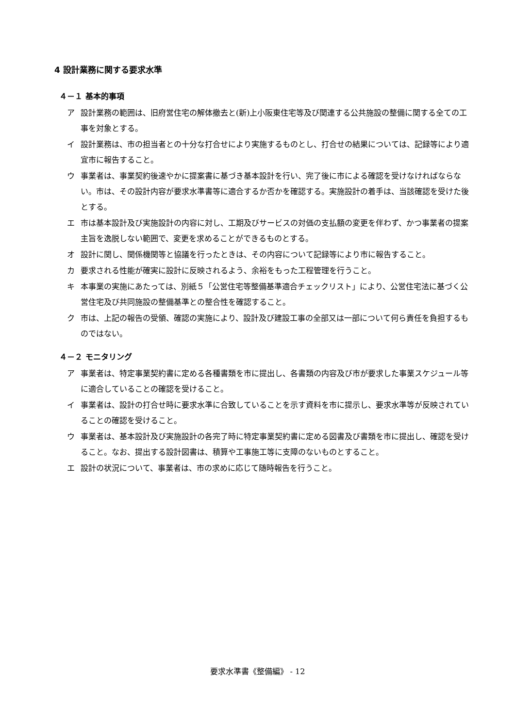4 設計業務に関する要求水準
４－１ 基本的事項
ア 設計業務の範囲は、旧府営住宅の解体撤去と(新)上小阪東住宅等及び関連する公共施設の整備に関する全ての工事を対象とする。
イ 設計業務は、市の担当者との十分な打合せにより実施するものとし、打合せの結果については、記録等により適宜市に報告すること。
ウ 事業者は、事業契約後速やかに提案書に基づき基本設計を行い、完了後に市による確認を受けなければならない。市は、その設計内容が要求水準書等に適合するか否かを確認する。実施設計の着手は、当該確認を受けた後とする。
エ 市は基本設計及び実施設計の内容に対し、工期及びサービスの対価の支払額の変更を伴わず、かつ事業者の提案主旨を逸脱しない範囲で、変更を求めることができるものとする。
オ 設計に関し、関係機関等と協議を行ったときは、その内容について記録等により市に報告すること。
カ 要求される性能が確実に設計に反映されるよう、余裕をもった工程管理を行うこと。
キ 本事業の実施にあたっては、別紙５「公営住宅等整備基準適合チェックリスト」により、公営住宅法に基づく公営住宅及び共同施設の整備基準との整合性を確認すること。
ク 市は、上記の報告の受領、確認の実施により、設計及び建設工事の全部又は一部について何ら責任を負担するものではない。
４－２ モニタリング
ア 事業者は、特定事業契約書に定める各種書類を市に提出し、各書類の内容及び市が要求した事業スケジュール等に適合していることの確認を受けること。
イ 事業者は、設計の打合せ時に要求水準に合致していることを示す資料を市に提示し、要求水準等が反映されていることの確認を受けること。
ウ 事業者は、基本設計及び実施設計の各完了時に特定事業契約書に定める図書及び書類を市に提出し、確認を受けること。なお、提出する設計図書は、積算や工事施工等に支障のないものとすること。
エ 設計の状況について、事業者は、市の求めに応じて随時報告を行うこと。
要求水準書《整備編》 - 12